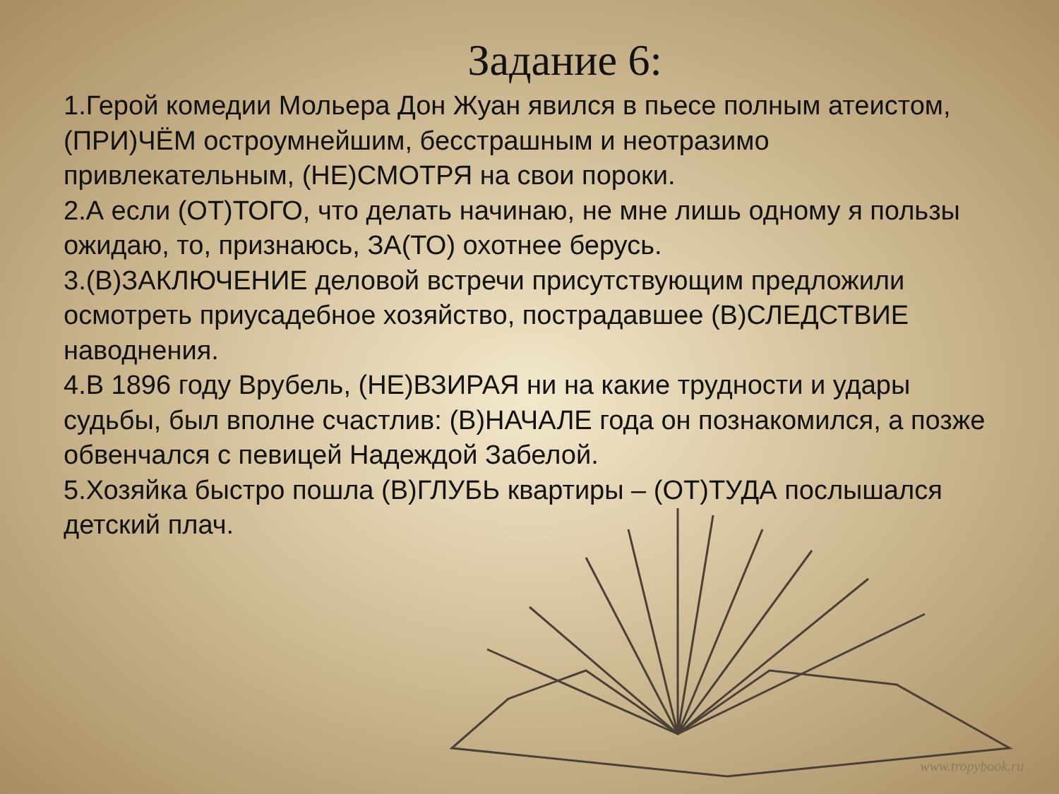Задание 6:
1.Герой комедии Мольера Дон Жуан явился в пьесе полным атеистом, (ПРИ)ЧЁМ остроумнейшим, бесстрашным и неотразимо привлекательным, (НЕ)СМОТРЯ на свои пороки.
2.А если (ОТ)ТОГО, что делать начинаю, не мне лишь одному я пользы ожидаю, то, признаюсь, ЗА(ТО) охотнее берусь.
3.(В)ЗАКЛЮЧЕНИЕ деловой встречи присутствующим предложили осмотреть приусадебное хозяйство, пострадавшее (В)СЛЕДСТВИЕ наводнения.
4.В 1896 году Врубель, (НЕ)ВЗИРАЯ ни на какие трудности и удары судьбы, был вполне счастлив: (В)НАЧАЛЕ года он познакомился, а позже обвенчался с певицей Надеждой Забелой.
5.Хозяйка быстро пошла (В)ГЛУБЬ квартиры – (ОТ)ТУДА послышался детский плач.
www.tropybook.ru